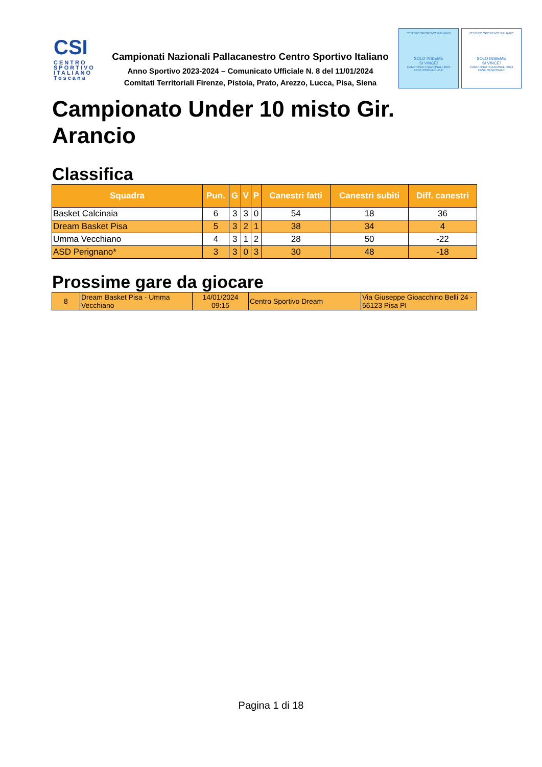CSI
CENTRO SPORTIVO ITALIANO
Toscana
Campionati Nazionali Pallacanestro Centro Sportivo Italiano
Anno Sportivo 2023-2024 – Comunicato Ufficiale N. 8 del 11/01/2024
Comitati Territoriali Firenze, Pistoia, Prato, Arezzo, Lucca, Pisa, Siena
CENTRO SPORTIVO ITALIANO
SOLO INSIEME
SI VINCE!
CAMPIONATI NAZIONALI 2024
FASE PROVINCIALE
CENTRO SPORTIVO ITALIANO
SOLO INSIEME
SI VINCE!
CAMPIONATI NAZIONALI 2024
FASE REGIONALE
Campionato Under 10 misto Gir.
Arancio
Classifica
| Squadra | Pun. | G | V | P | Canestri fatti | Canestri subiti | Diff. canestri |
| --- | --- | --- | --- | --- | --- | --- | --- |
| Basket Calcinaia | 6 | 3 | 3 | 0 | 54 | 18 | 36 |
| Dream Basket Pisa | 5 | 3 | 2 | 1 | 38 | 34 | 4 |
| Umma Vecchiano | 4 | 3 | 1 | 2 | 28 | 50 | -22 |
| ASD Perignano* | 3 | 3 | 0 | 3 | 30 | 48 | -18 |
Prossime gare da giocare
| 8 | Dream Basket Pisa - Umma Vecchiano | 14/01/2024 09:15 | Centro Sportivo Dream | Via Giuseppe Gioacchino Belli 24 - 56123 Pisa PI |
Pagina 1 di 18